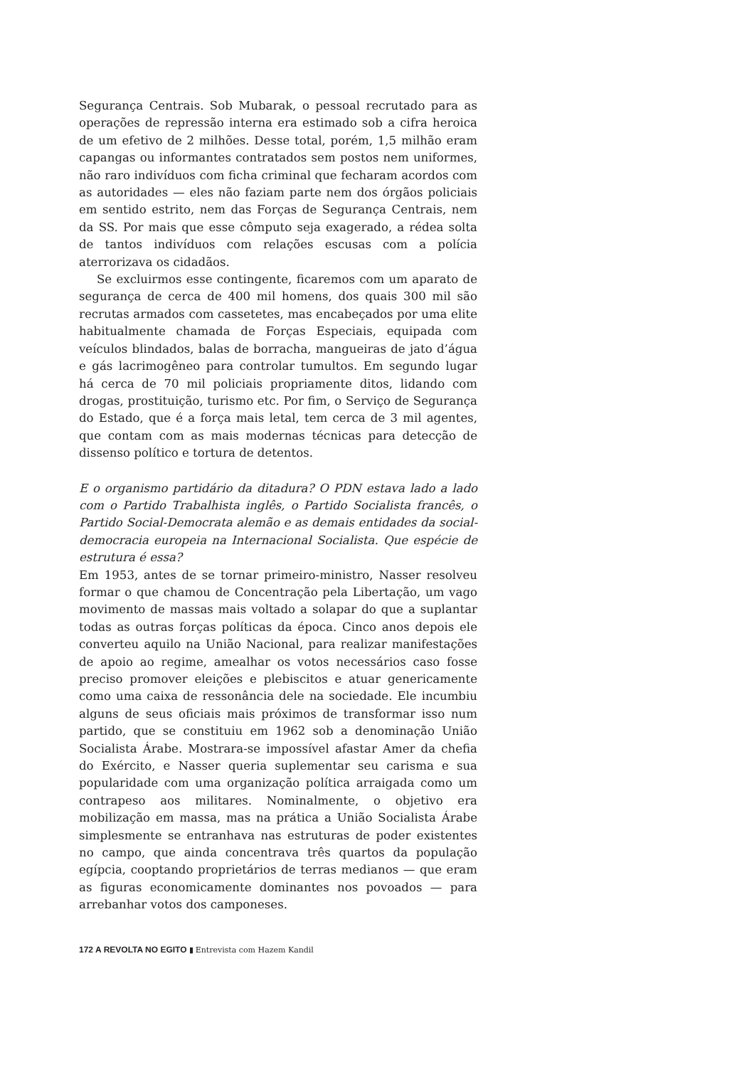Segurança Centrais. Sob Mubarak, o pessoal recrutado para as operações de repressão interna era estimado sob a cifra heroica de um efetivo de 2 milhões. Desse total, porém, 1,5 milhão eram capangas ou informantes contratados sem postos nem uniformes, não raro indivíduos com ficha criminal que fecharam acordos com as autoridades — eles não faziam parte nem dos órgãos policiais em sentido estrito, nem das Forças de Segurança Centrais, nem da SS. Por mais que esse cômputo seja exagerado, a rédea solta de tantos indivíduos com relações escusas com a polícia aterrorizava os cidadãos.
Se excluirmos esse contingente, ficaremos com um aparato de segurança de cerca de 400 mil homens, dos quais 300 mil são recrutas armados com cassetetes, mas encabeçados por uma elite habitualmente chamada de Forças Especiais, equipada com veículos blindados, balas de borracha, mangueiras de jato d’água e gás lacrimogêneo para controlar tumultos. Em segundo lugar há cerca de 70 mil policiais propriamente ditos, lidando com drogas, prostituição, turismo etc. Por fim, o Serviço de Segurança do Estado, que é a força mais letal, tem cerca de 3 mil agentes, que contam com as mais modernas técnicas para detecção de dissenso político e tortura de detentos.
E o organismo partidário da ditadura? O PDN estava lado a lado com o Partido Trabalhista inglês, o Partido Socialista francês, o Partido Social-Democrata alemão e as demais entidades da social-democracia europeia na Internacional Socialista. Que espécie de estrutura é essa?
Em 1953, antes de se tornar primeiro-ministro, Nasser resolveu formar o que chamou de Concentração pela Libertação, um vago movimento de massas mais voltado a solapar do que a suplantar todas as outras forças políticas da época. Cinco anos depois ele converteu aquilo na União Nacional, para realizar manifestações de apoio ao regime, amealhar os votos necessários caso fosse preciso promover eleições e plebiscitos e atuar genericamente como uma caixa de ressonância dele na sociedade. Ele incumbiu alguns de seus oficiais mais próximos de transformar isso num partido, que se constituiu em 1962 sob a denominação União Socialista Árabe. Mostrara-se impossível afastar Amer da chefia do Exército, e Nasser queria suplementar seu carisma e sua popularidade com uma organização política arraigada como um contrapeso aos militares. Nominalmente, o objetivo era mobilização em massa, mas na prática a União Socialista Árabe simplesmente se entranhava nas estruturas de poder existentes no campo, que ainda concentrava três quartos da população egípcia, cooptando proprietários de terras medianos — que eram as figuras economicamente dominantes nos povoados — para arrebanhar votos dos camponeses.
172 A REVOLTA NO EGITO ▮ Entrevista com Hazem Kandil